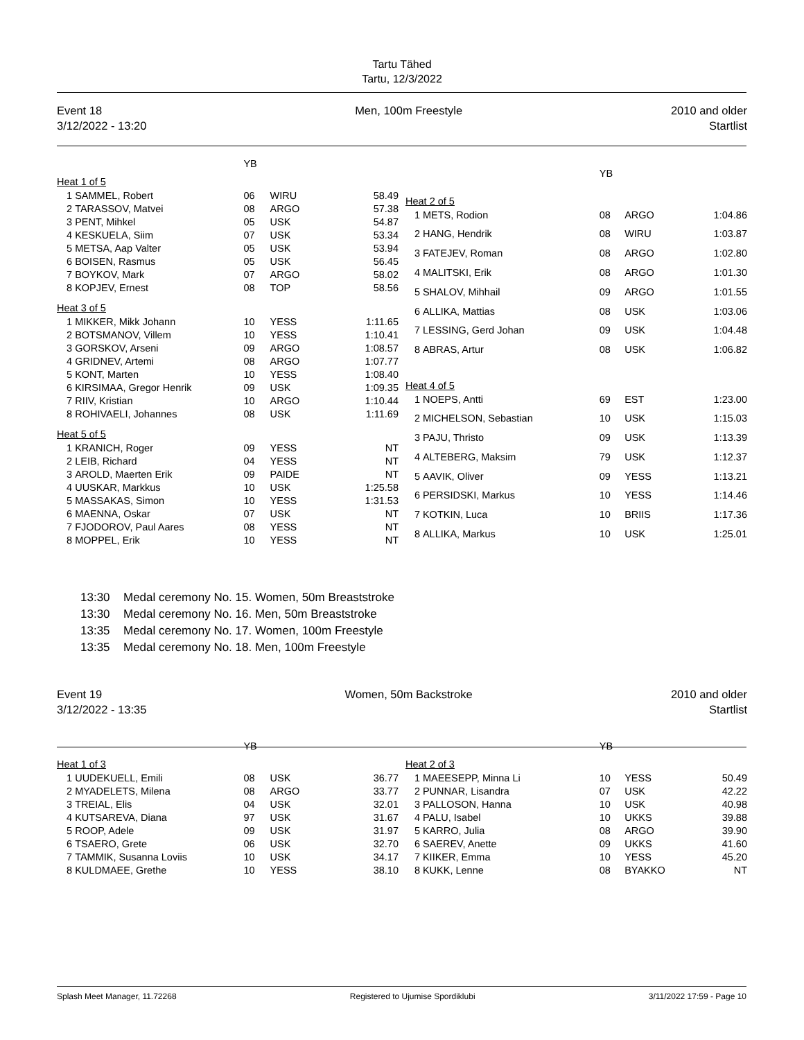Tartu Tähed
Tartu, 12/3/2022
Event 18
3/12/2022 - 13:20
Men, 100m Freestyle 2010 and older
Startlist
| | | YB | | |
| Heat 1 of 5 | | | | |
| 1 | SAMMEL, Robert | 06 | WIRU | 58.49 |
| 2 | TARASSOV, Matvei | 08 | ARGO | 57.38 |
| 3 | PENT, Mihkel | 05 | USK | 54.87 |
| 4 | KESKUELA, Siim | 07 | USK | 53.34 |
| 5 | METSA, Aap Valter | 05 | USK | 53.94 |
| 6 | BOISEN, Rasmus | 05 | USK | 56.45 |
| 7 | BOYKOV, Mark | 07 | ARGO | 58.02 |
| 8 | KOPJEV, Ernest | 08 | TOP | 58.56 |
| Heat 3 of 5 | | | | |
| 1 | MIKKER, Mikk Johann | 10 | YESS | 1:11.65 |
| 2 | BOTSMANOV, Villem | 10 | YESS | 1:10.41 |
| 3 | GORSKOV, Arseni | 09 | ARGO | 1:08.57 |
| 4 | GRIDNEV, Artemi | 08 | ARGO | 1:07.77 |
| 5 | KONT, Marten | 10 | YESS | 1:08.40 |
| 6 | KIRSIMAA, Gregor Henrik | 09 | USK | 1:09.35 |
| 7 | RIIV, Kristian | 10 | ARGO | 1:10.44 |
| 8 | ROHIVAELI, Johannes | 08 | USK | 1:11.69 |
| Heat 5 of 5 | | | | |
| 1 | KRANICH, Roger | 09 | YESS | NT |
| 2 | LEIB, Richard | 04 | YESS | NT |
| 3 | AROLD, Maerten Erik | 09 | PAIDE | NT |
| 4 | UUSKAR, Markkus | 10 | USK | 1:25.58 |
| 5 | MASSAKAS, Simon | 10 | YESS | 1:31.53 |
| 6 | MAENNA, Oskar | 07 | USK | NT |
| 7 | FJODOROV, Paul Aares | 08 | YESS | NT |
| 8 | MOPPEL, Erik | 10 | YESS | NT |
| | | YB | | |
| Heat 2 of 5 | | | | |
| 1 | METS, Rodion | 08 | ARGO | 1:04.86 |
| 2 | HANG, Hendrik | 08 | WIRU | 1:03.87 |
| 3 | FATEJEV, Roman | 08 | ARGO | 1:02.80 |
| 4 | MALITSKI, Erik | 08 | ARGO | 1:01.30 |
| 5 | SHALOV, Mihhail | 09 | ARGO | 1:01.55 |
| 6 | ALLIKA, Mattias | 08 | USK | 1:03.06 |
| 7 | LESSING, Gerd Johan | 09 | USK | 1:04.48 |
| 8 | ABRAS, Artur | 08 | USK | 1:06.82 |
| Heat 4 of 5 | | | | |
| 1 | NOEPS, Antti | 69 | EST | 1:23.00 |
| 2 | MICHELSON, Sebastian | 10 | USK | 1:15.03 |
| 3 | PAJU, Thristo | 09 | USK | 1:13.39 |
| 4 | ALTEBERG, Maksim | 79 | USK | 1:12.37 |
| 5 | AAVIK, Oliver | 09 | YESS | 1:13.21 |
| 6 | PERSIDSKI, Markus | 10 | YESS | 1:14.46 |
| 7 | KOTKIN, Luca | 10 | BRIIS | 1:17.36 |
| 8 | ALLIKA, Markus | 10 | USK | 1:25.01 |
13:30 Medal ceremony No. 15. Women, 50m Breaststroke
13:30 Medal ceremony No. 16. Men, 50m Breaststroke
13:35 Medal ceremony No. 17. Women, 100m Freestyle
13:35 Medal ceremony No. 18. Men, 100m Freestyle
Event 19
3/12/2022 - 13:35
Women, 50m Backstroke 2010 and older
Startlist
| | | YB | | |
| Heat 1 of 3 | | | | |
| 1 | UUDEKUELL, Emili | 08 | USK | 36.77 |
| 2 | MYADELETS, Milena | 08 | ARGO | 33.77 |
| 3 | TREIAL, Elis | 04 | USK | 32.01 |
| 4 | KUTSAREVA, Diana | 97 | USK | 31.67 |
| 5 | ROOP, Adele | 09 | USK | 31.97 |
| 6 | TSAERO, Grete | 06 | USK | 32.70 |
| 7 | TAMMIK, Susanna Loviis | 10 | USK | 34.17 |
| 8 | KULDMAEE, Grethe | 10 | YESS | 38.10 |
| | | YB | | |
| Heat 2 of 3 | | | | |
| 1 | MAEESEPP, Minna Li | 10 | YESS | 50.49 |
| 2 | PUNNAR, Lisandra | 07 | USK | 42.22 |
| 3 | PALLOSON, Hanna | 10 | USK | 40.98 |
| 4 | PALU, Isabel | 10 | UKKS | 39.88 |
| 5 | KARRO, Julia | 08 | ARGO | 39.90 |
| 6 | SAEREV, Anette | 09 | UKKS | 41.60 |
| 7 | KIIKER, Emma | 10 | YESS | 45.20 |
| 8 | KUKK, Lenne | 08 | BYAKKO | NT |
Splash Meet Manager, 11.72268 Registered to Ujumise Spordiklubi
3/11/2022 17:59 - Page 10